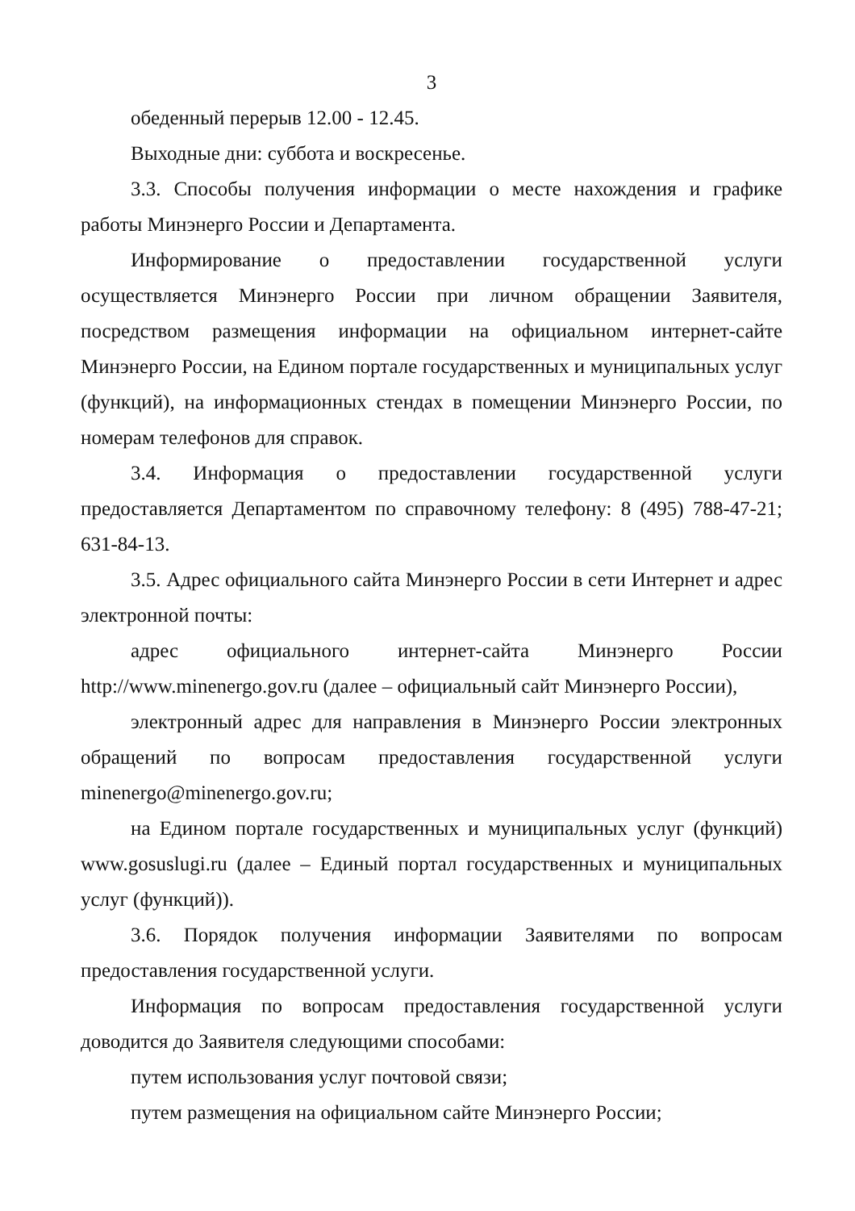3
обеденный перерыв 12.00 - 12.45.
Выходные дни: суббота и воскресенье.
3.3. Способы получения информации о месте нахождения и графике работы Минэнерго России и Департамента.
Информирование о предоставлении государственной услуги осуществляется Минэнерго России при личном обращении Заявителя, посредством размещения информации на официальном интернет-сайте Минэнерго России, на Едином портале государственных и муниципальных услуг (функций), на информационных стендах в помещении Минэнерго России, по номерам телефонов для справок.
3.4. Информация о предоставлении государственной услуги предоставляется Департаментом по справочному телефону: 8 (495) 788-47-21; 631-84-13.
3.5. Адрес официального сайта Минэнерго России в сети Интернет и адрес электронной почты:
адрес официального интернет-сайта Минэнерго России http://www.minenergo.gov.ru (далее – официальный сайт Минэнерго России),
электронный адрес для направления в Минэнерго России электронных обращений по вопросам предоставления государственной услуги minenergo@minenergo.gov.ru;
на Едином портале государственных и муниципальных услуг (функций) www.gosuslugi.ru (далее – Единый портал государственных и муниципальных услуг (функций)).
3.6. Порядок получения информации Заявителями по вопросам предоставления государственной услуги.
Информация по вопросам предоставления государственной услуги доводится до Заявителя следующими способами:
путем использования услуг почтовой связи;
путем размещения на официальном сайте Минэнерго России;